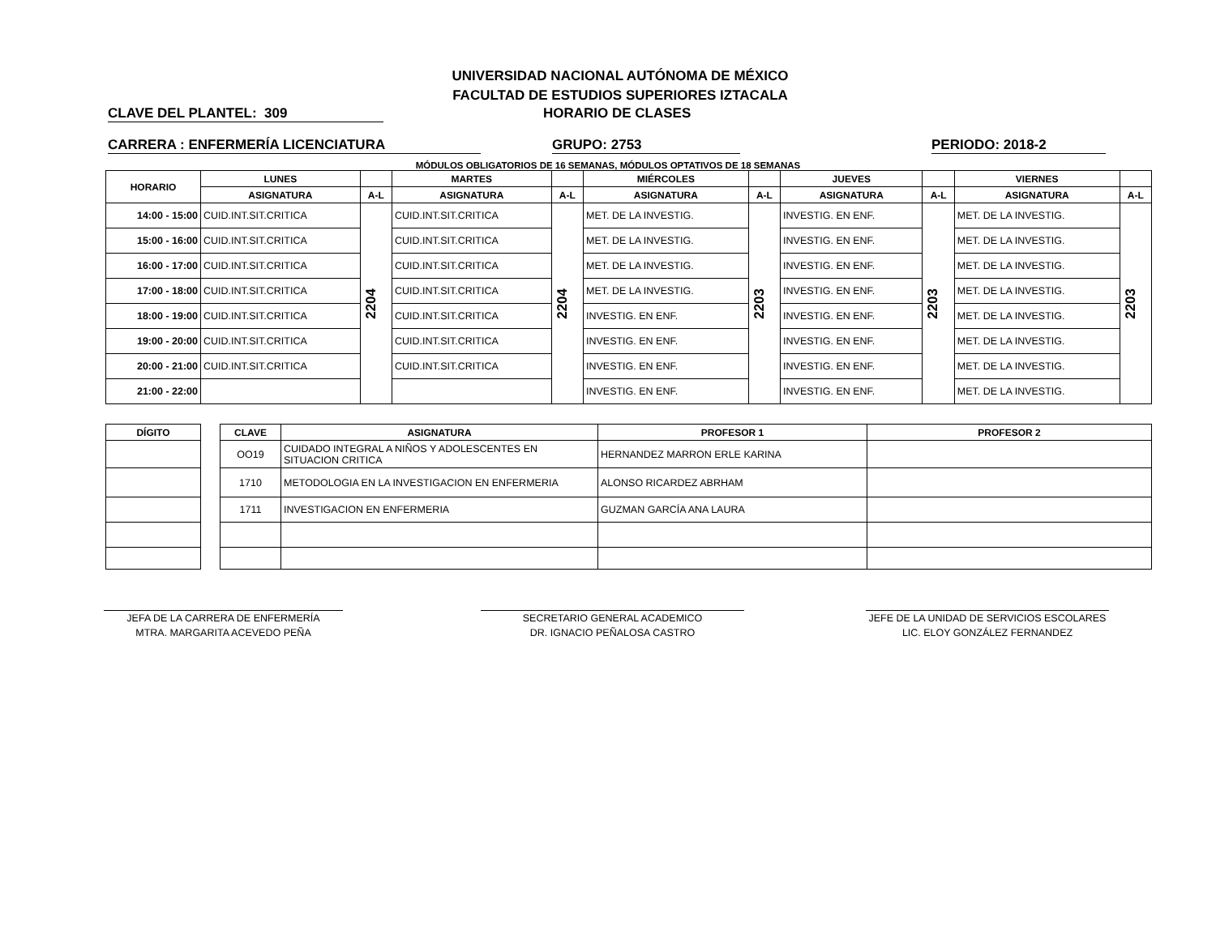UNIVERSIDAD NACIONAL AUTÓNOMA DE MÉXICO
FACULTAD DE ESTUDIOS SUPERIORES IZTACALA
CLAVE DEL PLANTEL: 309 HORARIO DE CLASES
CARRERA : ENFERMERÍA LICENCIATURA GRUPO: 2753 PERIODO: 2018-2
MÓDULOS OBLIGATORIOS DE 16 SEMANAS, MÓDULOS OPTATIVOS DE 18 SEMANAS
| HORARIO | LUNES | | MARTES | | MIÉRCOLES | | JUEVES | | VIERNES | |
| --- | --- | --- | --- | --- | --- | --- | --- | --- | --- | --- |
| | ASIGNATURA | A-L | ASIGNATURA | A-L | ASIGNATURA | A-L | ASIGNATURA | A-L | ASIGNATURA | A-L |
| 14:00 - 15:00 | CUID.INT.SIT.CRITICA | 2204 | CUID.INT.SIT.CRITICA | 2204 | MET. DE LA INVESTIG. | 2203 | INVESTIG. EN ENF. | 2203 | MET. DE LA INVESTIG. | 2203 |
| 15:00 - 16:00 | CUID.INT.SIT.CRITICA | | CUID.INT.SIT.CRITICA | | MET. DE LA INVESTIG. | | INVESTIG. EN ENF. | | MET. DE LA INVESTIG. | |
| 16:00 - 17:00 | CUID.INT.SIT.CRITICA | | CUID.INT.SIT.CRITICA | | MET. DE LA INVESTIG. | | INVESTIG. EN ENF. | | MET. DE LA INVESTIG. | |
| 17:00 - 18:00 | CUID.INT.SIT.CRITICA | | CUID.INT.SIT.CRITICA | | MET. DE LA INVESTIG. | | INVESTIG. EN ENF. | | MET. DE LA INVESTIG. | |
| 18:00 - 19:00 | CUID.INT.SIT.CRITICA | | CUID.INT.SIT.CRITICA | | INVESTIG. EN ENF. | | INVESTIG. EN ENF. | | MET. DE LA INVESTIG. | |
| 19:00 - 20:00 | CUID.INT.SIT.CRITICA | | CUID.INT.SIT.CRITICA | | INVESTIG. EN ENF. | | INVESTIG. EN ENF. | | MET. DE LA INVESTIG. | |
| 20:00 - 21:00 | CUID.INT.SIT.CRITICA | | CUID.INT.SIT.CRITICA | | INVESTIG. EN ENF. | | INVESTIG. EN ENF. | | MET. DE LA INVESTIG. | |
| 21:00 - 22:00 | | | | | INVESTIG. EN ENF. | | INVESTIG. EN ENF. | | MET. DE LA INVESTIG. | |
| DÍGITO |
| --- |
| CLAVE | ASIGNATURA | PROFESOR 1 | PROFESOR 2 |
| --- | --- | --- | --- |
| OO19 | CUIDADO INTEGRAL A NIÑOS Y ADOLESCENTES EN SITUACION CRITICA | HERNANDEZ MARRON ERLE KARINA | |
| 1710 | METODOLOGIA EN LA INVESTIGACION EN ENFERMERIA | ALONSO RICARDEZ ABRHAM | |
| 1711 | INVESTIGACION EN ENFERMERIA | GUZMAN GARCÍA ANA LAURA | |
JEFA DE LA CARRERA DE ENFERMERÍA
MTRA. MARGARITA ACEVEDO PEÑA
SECRETARIO GENERAL ACADEMICO
DR. IGNACIO PEÑALOSA CASTRO
JEFE DE LA UNIDAD DE SERVICIOS ESCOLARES
LIC. ELOY GONZÁLEZ FERNANDEZ